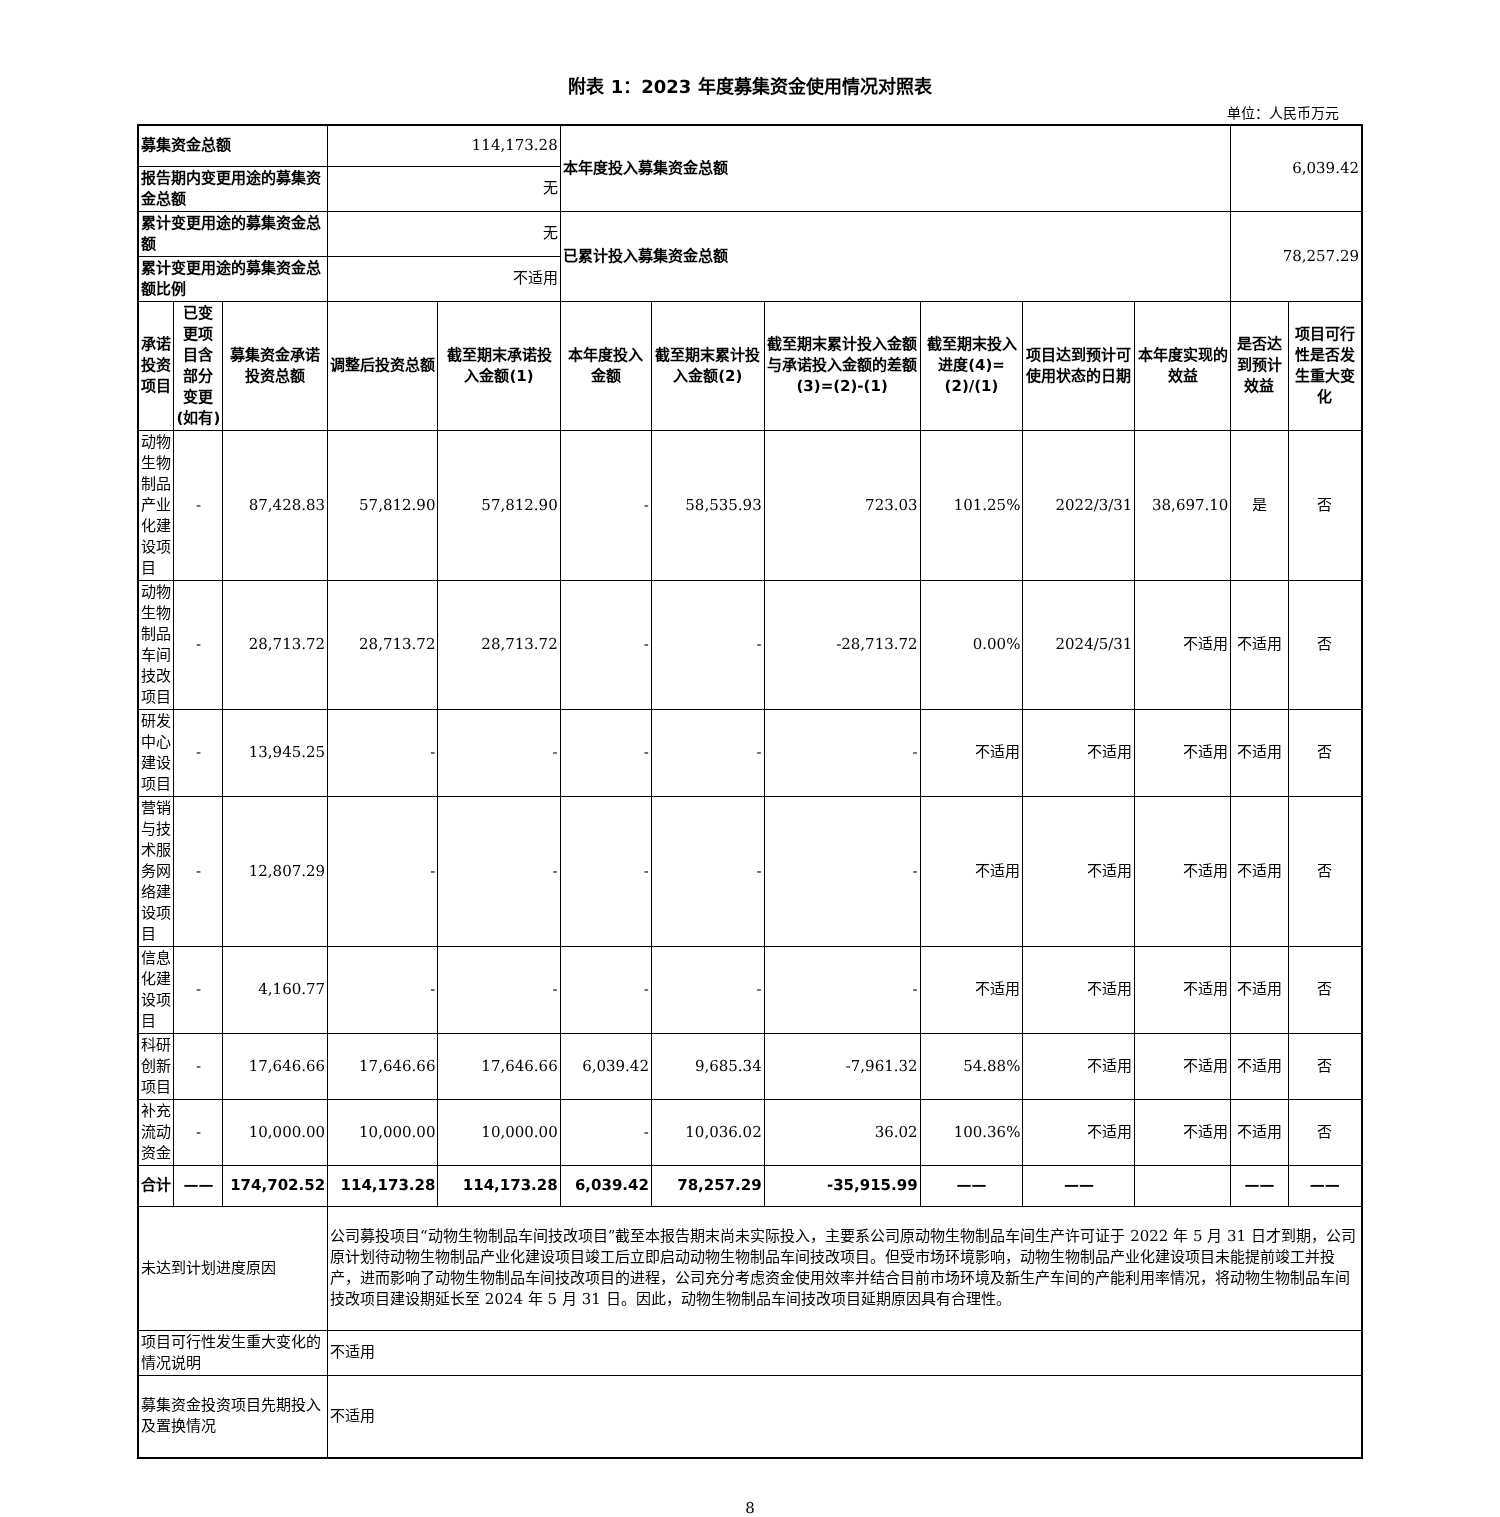附表 1：2023 年度募集资金使用情况对照表
单位：人民币万元
| 募集资金总额 | | | 114,173.28 | | 本年度投入募集资金总额 | | | | | | 6,039.42 | |
| 报告期内变更用途的募集资金总额 | | | 无 | | | | | | | | | |
| 累计变更用途的募集资金总额 | | | 无 | | 已累计投入募集资金总额 | | | | | | 78,257.29 | |
| 累计变更用途的募集资金总额比例 | | | 不适用 | | | | | | | | | |
| 承诺投资项目 | 已变更项目含部分变更(如有) | 募集资金承诺投资总额 | 调整后投资总额 | 截至期末承诺投入金额(1) | 本年度投入金额 | 截至期末累计投入金额(2) | 截至期末累计投入金额与承诺投入金额的差额(3)=(2)-(1) | 截至期末投入进度(4)=(2)/(1) | 项目达到预计可使用状态的日期 | 本年度实现的效益 | 是否达到预计效益 | 项目可行性是否发生重大变化 |
| 动物生物制品产业化建设项目 | - | 87,428.83 | 57,812.90 | 57,812.90 | - | 58,535.93 | 723.03 | 101.25% | 2022/3/31 | 38,697.10 | 是 | 否 |
| 动物生物制品车间技改项目 | - | 28,713.72 | 28,713.72 | 28,713.72 | - | - | -28,713.72 | 0.00% | 2024/5/31 | 不适用 | 不适用 | 否 |
| 研发中心建设项目 | - | 13,945.25 | - | - | - | - | - | 不适用 | 不适用 | 不适用 | 不适用 | 否 |
| 营销与技术服务网络建设项目 | - | 12,807.29 | - | - | - | - | - | 不适用 | 不适用 | 不适用 | 不适用 | 否 |
| 信息化建设项目 | - | 4,160.77 | - | - | - | - | - | 不适用 | 不适用 | 不适用 | 不适用 | 否 |
| 科研创新项目 | - | 17,646.66 | 17,646.66 | 17,646.66 | 6,039.42 | 9,685.34 | -7,961.32 | 54.88% | 不适用 | 不适用 | 不适用 | 否 |
| 补充流动资金 | - | 10,000.00 | 10,000.00 | 10,000.00 | - | 10,036.02 | 36.02 | 100.36% | 不适用 | 不适用 | 不适用 | 否 |
| 合计 | —— | 174,702.52 | 114,173.28 | 114,173.28 | 6,039.42 | 78,257.29 | -35,915.99 | —— | —— | | —— | —— |
| 未达到计划进度原因 | | | 公司募投项目“动物生物制品车间技改项目”截至本报告期末尚未实际投入，主要系公司原动物生物制品车间生产许可证于 2022 年 5 月 31 日才到期，公司原计划待动物生物制品产业化建设项目竣工后立即启动动物生物制品车间技改项目。但受市场环境影响，动物生物制品产业化建设项目未能提前竣工并投产，进而影响了动物生物制品车间技改项目的进程，公司充分考虑资金使用效率并结合目前市场环境及新生产车间的产能利用率情况，将动物生物制品车间技改项目建设期延长至 2024 年 5 月 31 日。因此，动物生物制品车间技改项目延期原因具有合理性。 | | | | | | | | | |
| 项目可行性发生重大变化的情况说明 | | | 不适用 | | | | | | | | | |
| 募集资金投资项目先期投入及置换情况 | | | 不适用 | | | | | | | | | |
8